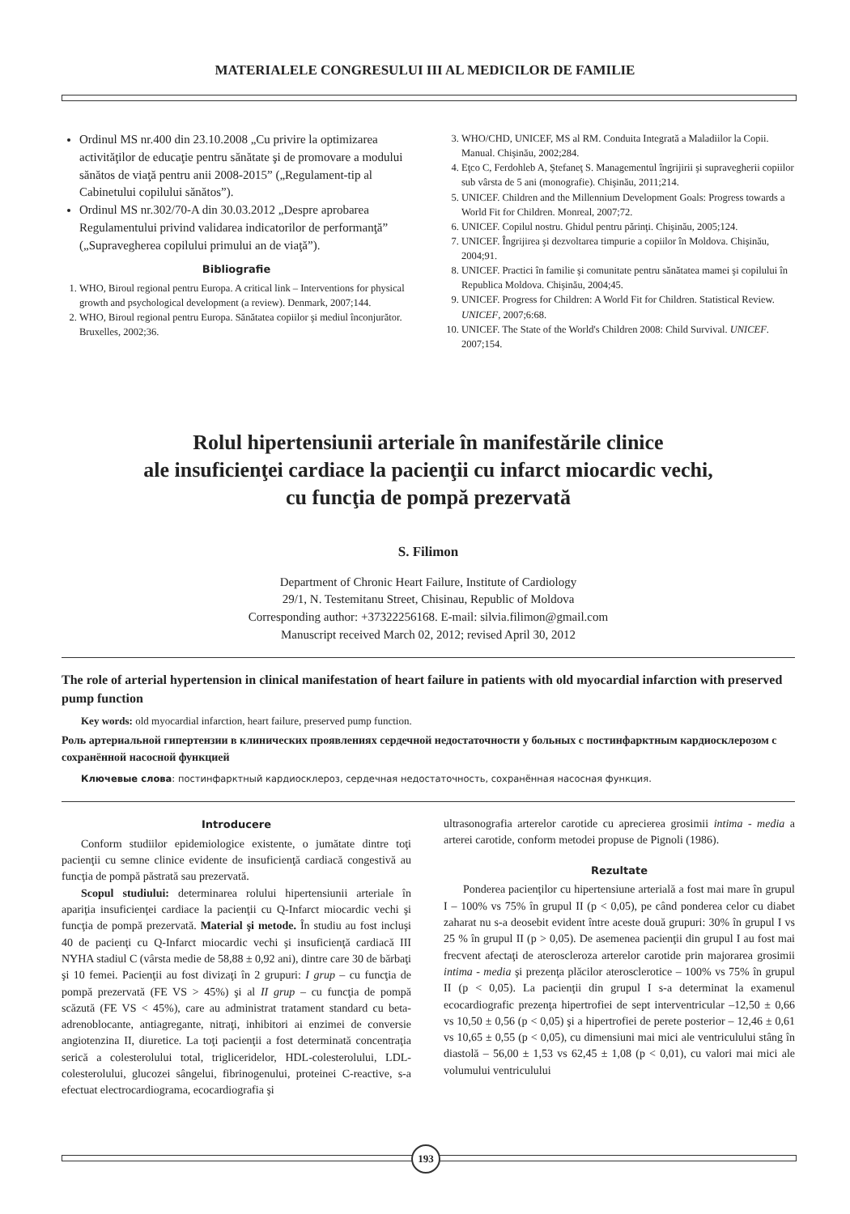MATERIALELE CONGRESULUI III AL MEDICILOR DE FAMILIE
Ordinul MS nr.400 din 23.10.2008 „Cu privire la optimizarea activităţilor de educaţie pentru sănătate şi de promovare a modului sănătos de viaţă pentru anii 2008-2015” („Regulament-tip al Cabinetului copilului sănătos”).
Ordinul MS nr.302/70-A din 30.03.2012 „Despre aprobarea Regulamentului privind validarea indicatorilor de performanţă” („Supravegherea copilului primului an de viaţă”).
Bibliografie
1. WHO, Biroul regional pentru Europa. A critical link – Interventions for physical growth and psychological development (a review). Denmark, 2007;144.
2. WHO, Biroul regional pentru Europa. Sănătatea copiilor şi mediul înconjurător. Bruxelles, 2002;36.
3. WHO/CHD, UNICEF, MS al RM. Conduita Integrată a Maladiilor la Copii. Manual. Chişinău, 2002;284.
4. Eţco C, Ferdohleb A, Ştefaneţ S. Managementul îngrijirii şi supravegherii copiilor sub vârsta de 5 ani (monografie). Chişinău, 2011;214.
5. UNICEF. Children and the Millennium Development Goals: Progress towards a World Fit for Children. Monreal, 2007;72.
6. UNICEF. Copilul nostru. Ghidul pentru părinţi. Chişinău, 2005;124.
7. UNICEF. Îngrijirea şi dezvoltarea timpurie a copiilor în Moldova. Chişinău, 2004;91.
8. UNICEF. Practici în familie şi comunitate pentru sănătatea mamei şi copilului în Republica Moldova. Chişinău, 2004;45.
9. UNICEF. Progress for Children: A World Fit for Children. Statistical Review. UNICEF, 2007;6:68.
10. UNICEF. The State of the World's Children 2008: Child Survival. UNICEF. 2007;154.
Rolul hipertensiunii arteriale în manifestările clinice
ale insuficienţei cardiace la pacienţii cu infarct miocardic vechi,
cu funcţia de pompă prezervată
S. Filimon
Department of Chronic Heart Failure, Institute of Cardiology
29/1, N. Testemitanu Street, Chisinau, Republic of Moldova
Corresponding author: +37322256168. E-mail: silvia.filimon@gmail.com
Manuscript received March 02, 2012; revised April 30, 2012
The role of arterial hypertension in clinical manifestation of heart failure in patients with old myocardial infarction with preserved pump function
Key words: old myocardial infarction, heart failure, preserved pump function.
Роль артериальной гипертензии в клинических проявлениях сердечной недостаточности у больных с постинфарктным кардиосклерозом с сохранённой насосной функцией
Ключевые слова: постинфарктный кардиосклероз, сердечная недостаточность, сохранённая насосная функция.
Introducere
Conform studiilor epidemiologice existente, o jumătate dintre toţi pacienţii cu semne clinice evidente de insuficienţă cardiacă congestivă au funcţia de pompă păstrată sau prezervată.
Scopul studiului: determinarea rolului hipertensiunii arteriale în apariţia insuficienţei cardiace la pacienţii cu Q-Infarct miocardic vechi şi funcţia de pompă prezervată. Material şi metode. În studiu au fost incluşi 40 de pacienţi cu Q-Infarct miocardic vechi şi insuficienţă cardiacă III NYHA stadiul C (vârsta medie de 58,88 ± 0,92 ani), dintre care 30 de bărbaţi şi 10 femei. Pacienţii au fost divizaţi în 2 grupuri: I grup – cu funcţia de pompă prezervată (FE VS > 45%) şi al II grup – cu funcţia de pompă scăzută (FE VS < 45%), care au administrat tratament standard cu beta-adrenoblocante, antiagregante, nitraţi, inhibitori ai enzimei de conversie angiotenzina II, diuretice. La toţi pacienţii a fost determinată concentraţia serică a colesterolului total, trigliceridelor, HDL-colesterolului, LDL-colesterolului, glucozei sângelui, fibrinogenului, proteinei C-reactive, s-a efectuat electrocardiograma, ecocardiografia şi
ultrasonografia arterelor carotide cu aprecierea grosimii intima - media a arterei carotide, conform metodei propuse de Pignoli (1986).
Rezultate
Ponderea pacienţilor cu hipertensiune arterială a fost mai mare în grupul I – 100% vs 75% în grupul II (p < 0,05), pe când ponderea celor cu diabet zaharat nu s-a deosebit evident între aceste două grupuri: 30% în grupul I vs 25 % în grupul II (p > 0,05). De asemenea pacienţii din grupul I au fost mai frecvent afectaţi de ateroscleroza arterelor carotide prin majorarea grosimii intima - media şi prezenţa plăcilor aterosclerotice – 100% vs 75% în grupul II (p < 0,05). La pacienţii din grupul I s-a determinat la examenul ecocardiografic prezenţa hipertrofiei de sept interventricular –12,50 ± 0,66 vs 10,50 ± 0,56 (p < 0,05) şi a hipertrofiei de perete posterior – 12,46 ± 0,61 vs 10,65 ± 0,55 (p < 0,05), cu dimensiuni mai mici ale ventriculului stâng în diastolă – 56,00 ± 1,53 vs 62,45 ± 1,08 (p < 0,01), cu valori mai mici ale volumului ventriculului
193